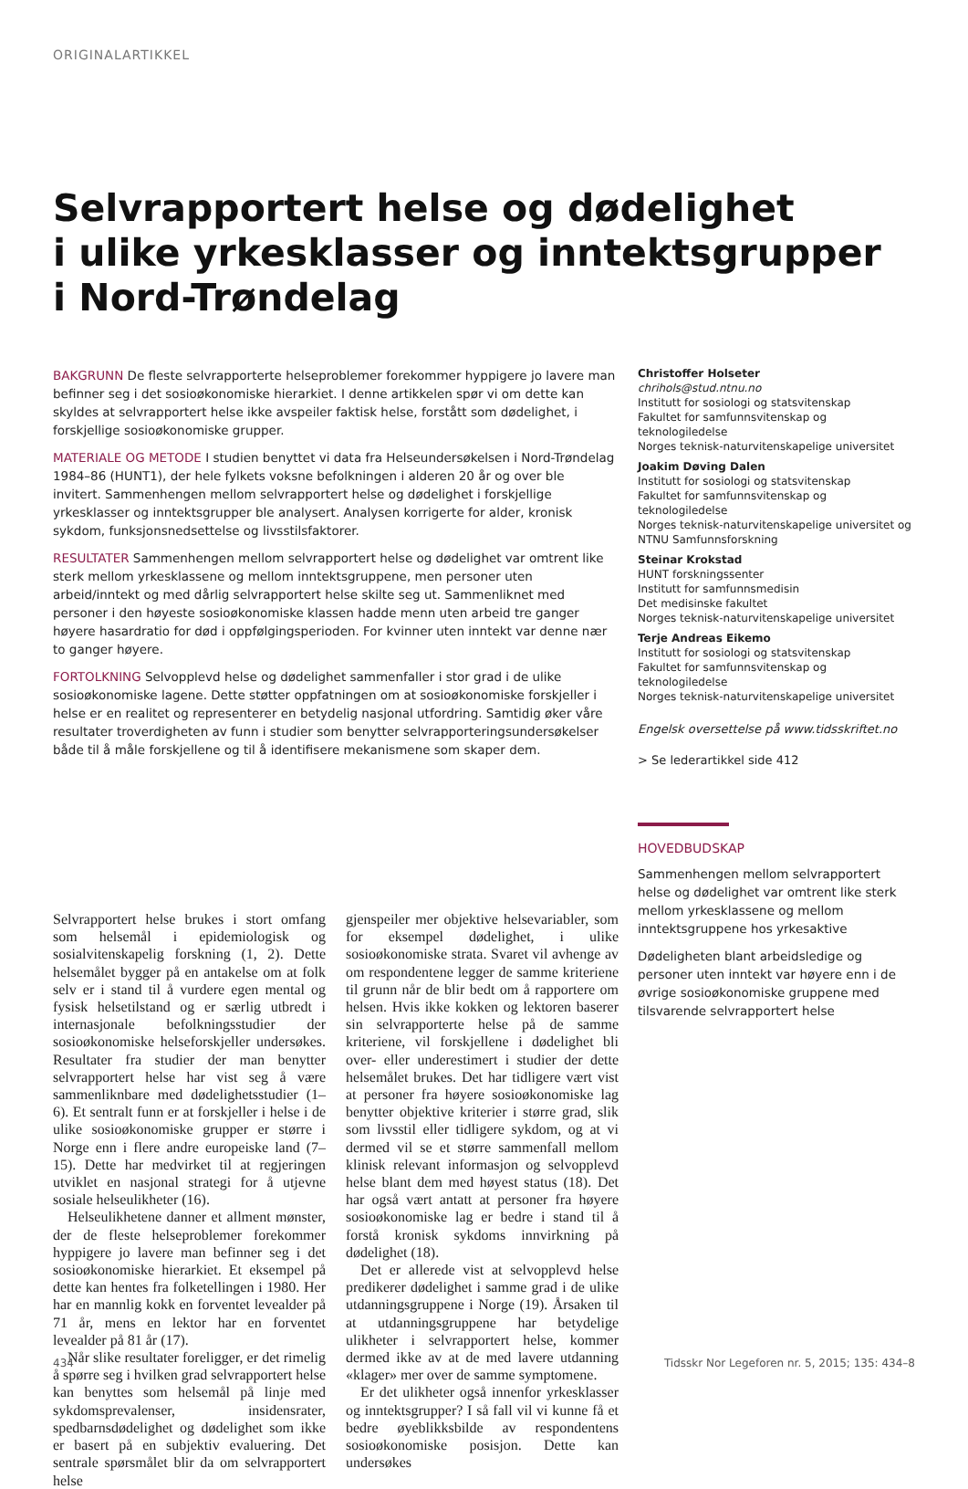ORIGINALARTIKKEL
Selvrapportert helse og dødelighet
i ulike yrkesklasser og inntektsgrupper
i Nord-Trøndelag
BAKGRUNN De fleste selvrapporterte helseproblemer forekommer hyppigere jo lavere man befinner seg i det sosioøkonomiske hierarkiet. I denne artikkelen spør vi om dette kan skyldes at selvrapportert helse ikke avspeiler faktisk helse, forstått som dødelighet, i forskjellige sosioøkonomiske grupper.
MATERIALE OG METODE I studien benyttet vi data fra Helseundersøkelsen i Nord-Trøndelag 1984–86 (HUNT1), der hele fylkets voksne befolkningen i alderen 20 år og over ble invitert. Sammenhengen mellom selvrapportert helse og dødelighet i forskjellige yrkesklasser og inntektsgrupper ble analysert. Analysen korrigerte for alder, kronisk sykdom, funksjonsnedsettelse og livsstilsfaktorer.
RESULTATER Sammenhengen mellom selvrapportert helse og dødelighet var omtrent like sterk mellom yrkesklassene og mellom inntektsgruppene, men personer uten arbeid/inntekt og med dårlig selvrapportert helse skilte seg ut. Sammenliknet med personer i den høyeste sosioøkonomiske klassen hadde menn uten arbeid tre ganger høyere hasardratio for død i oppfølgingsperioden. For kvinner uten inntekt var denne nær to ganger høyere.
FORTOLKNING Selvopplevd helse og dødelighet sammenfaller i stor grad i de ulike sosioøkonomiske lagene. Dette støtter oppfatningen om at sosioøkonomiske forskjeller i helse er en realitet og representerer en betydelig nasjonal utfordring. Samtidig øker våre resultater troverdigheten av funn i studier som benytter selvrapporteringsundersøkelser både til å måle forskjellene og til å identifisere mekanismene som skaper dem.
Christoffer Holseter
chrihols@stud.ntnu.no
Institutt for sosiologi og statsvitenskap
Fakultet for samfunnsvitenskap og teknologiledelse
Norges teknisk-naturvitenskapelige universitet
Joakim Døving Dalen
Institutt for sosiologi og statsvitenskap
Fakultet for samfunnsvitenskap og teknologiledelse
Norges teknisk-naturvitenskapelige universitet og
NTNU Samfunnsforskning
Steinar Krokstad
HUNT forskningssenter
Institutt for samfunnsmedisin
Det medisinske fakultet
Norges teknisk-naturvitenskapelige universitet
Terje Andreas Eikemo
Institutt for sosiologi og statsvitenskap
Fakultet for samfunnsvitenskap og teknologiledelse
Norges teknisk-naturvitenskapelige universitet
Engelsk oversettelse på www.tidsskriftet.no
> Se lederartikkel side 412
HOVEDBUDSKAP
Sammenhengen mellom selvrapportert helse og dødelighet var omtrent like sterk mellom yrkesklassene og mellom inntektsgruppene hos yrkesaktive
Dødeligheten blant arbeidsledige og personer uten inntekt var høyere enn i de øvrige sosioøkonomiske gruppene med tilsvarende selvrapportert helse
Selvrapportert helse brukes i stort omfang som helsemål i epidemiologisk og sosialvitenskapelig forskning (1, 2). Dette helsemålet bygger på en antakelse om at folk selv er i stand til å vurdere egen mental og fysisk helsetilstand og er særlig utbredt i internasjonale befolkningsstudier der sosioøkonomiske helseforskjeller undersøkes. Resultater fra studier der man benytter selvrapportert helse har vist seg å være sammenliknbare med dødelighetsstudier (1–6). Et sentralt funn er at forskjeller i helse i de ulike sosioøkonomiske grupper er større i Norge enn i flere andre europeiske land (7–15). Dette har medvirket til at regjeringen utviklet en nasjonal strategi for å utjevne sosiale helseulikheter (16).
Helseulikhetene danner et allment mønster, der de fleste helseproblemer forekommer hyppigere jo lavere man befinner seg i det sosioøkonomiske hierarkiet. Et eksempel på dette kan hentes fra folketellingen i 1980. Her har en mannlig kokk en forventet levealder på 71 år, mens en lektor har en forventet levealder på 81 år (17).
Når slike resultater foreligger, er det rimelig å spørre seg i hvilken grad selvrapportert helse kan benyttes som helsemål på linje med sykdomsprevalenser, insidensrater, spedbarnsdødelighet og dødelighet som ikke er basert på en subjektiv evaluering. Det sentrale spørsmålet blir da om selvrapportert helse
gjenspeiler mer objektive helsevariabler, som for eksempel dødelighet, i ulike sosioøkonomiske strata. Svaret vil avhenge av om respondentene legger de samme kriteriene til grunn når de blir bedt om å rapportere om helsen. Hvis ikke kokken og lektoren baserer sin selvrapporterte helse på de samme kriteriene, vil forskjellene i dødelighet bli over- eller underestimert i studier der dette helsemålet brukes. Det har tidligere vært vist at personer fra høyere sosioøkonomiske lag benytter objektive kriterier i større grad, slik som livsstil eller tidligere sykdom, og at vi dermed vil se et større sammenfall mellom klinisk relevant informasjon og selvopplevd helse blant dem med høyest status (18). Det har også vært antatt at personer fra høyere sosioøkonomiske lag er bedre i stand til å forstå kronisk sykdoms innvirkning på dødelighet (18).
Det er allerede vist at selvopplevd helse predikerer dødelighet i samme grad i de ulike utdanningsgruppene i Norge (19). Årsaken til at utdanningsgruppene har betydelige ulikheter i selvrapportert helse, kommer dermed ikke av at de med lavere utdanning «klager» mer over de samme symptomene.
Er det ulikheter også innenfor yrkesklasser og inntektsgrupper? I så fall vil vi kunne få et bedre øyeblikksbilde av respondentens sosioøkonomiske posisjon. Dette kan undersøkes
434 Tidsskr Nor Legeforen nr. 5, 2015; 135: 434–8